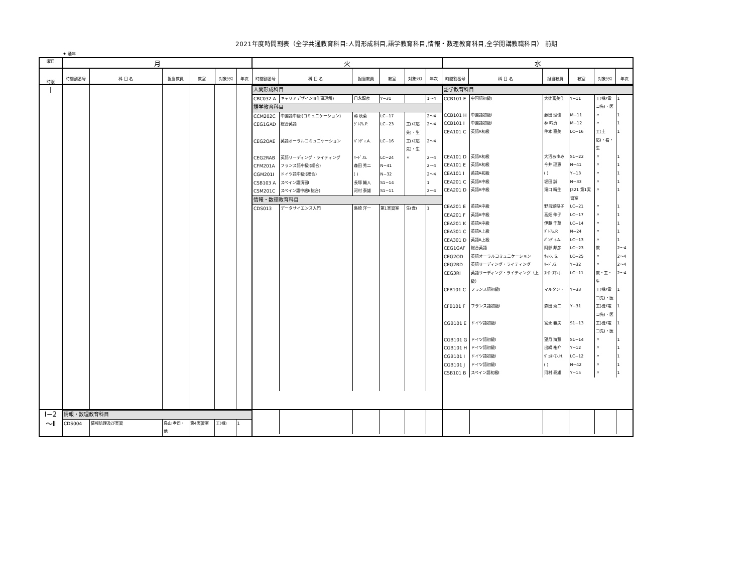2021年度時間割表（全学共通教育科目:人間形成科目,語学教育科目,情報・数理教育科目,全学開講教職科目） 前期
★:通年
| 曜日 | 月 | 火 | 水 |
| 時限 | / 時間割番号 / 科 目 名 / 担当教員 / 教室 / 対象ｸﾗｽ / 年次 / 時間割番号 / 科 目 名 / 担当教員 / 教室 / 対象ｸﾗｽ / 年次 / 時間割番号 / 科 目 名 / 担当教員 / 教室 / 対象ｸﾗｽ / 年次 / / --- / --- / --- / --- / --- / --- / --- / --- / --- / --- / --- / --- / --- / --- / --- / --- / --- / --- / | | |
| Ⅰ | | / 人間形成科目 / / / / / / / CBC032 A / キャリアデザインII(仕事理解) / 日永龍彦 / Y−31 / / 1〜4 / / 語学教育科目 / / / / / / / CCM202C / 中国語中級I(コミュニケーション) / 蒋 秋菊 / LC−17 / / 2〜4 / / CEG1GAD / 総合英語 / ｸﾞﾚｱﾑ.P. / LC−23 / 工(ﾒｴ応先)・生 / 2〜4 / / CEG2OAE / 英語オーラルコミュニケーション / ﾊﾟﾝﾃﾞｨ.A. / LC−16 / 工(ﾒｴ応先)・生 / 2〜4 / / CEG2RAB / 英語リーディング・ライティング / ﾘｰﾄﾞ.G. / LC−24 / 〃 / 2〜4 / / CFM201A / フランス語中級I(総合) / 森田 秀二 / N−41 / / 2〜4 / / CGM201I / ドイツ語中級I(総合) / ( ) / N−32 / / 2〜4 / / CSB103 A / スペイン語演習I / 長塚 織人 / S1−14 / / 1 / / CSM201C / スペイン語中級I(総合) / 河村 泰雄 / S1−11 / / 2〜4 / / 情報・数理教育科目 / / / / / / / CDS013 / データサイエンス入門 / 島崎 洋一 / 第1実習室 / 生(食) / 1 / | / 語学教育科目 / / / / / / / CCB101 E / 中国語初級I / 大辻富美佳 / Y−11 / 工(機ﾒ電コ先)・医 / 1 / / CCB101 H / 中国語初級I / 藤田 理佳 / M−11 / 〃 / 1 / / CCB101 I / 中国語初級I / 林 吟貞 / M−12 / 〃 / 1 / / CEA101 C / 英語A初級 / 仲本 直美 / LC−16 / 工(土応)・看・生 / 1 / / CEA101 D / 英語A初級 / 大沼あゆみ / S1−22 / 〃 / 1 / / CEA101 E / 英語A初級 / 今井 理恵 / N−41 / 〃 / 1 / / CEA101 I / 英語A初級 / ( ) / Y−13 / 〃 / 1 / / CEA201 C / 英語A中級 / 堀田 誠 / N−33 / 〃 / 1 / / CEA201 D / 英語A中級 / 滝口 晴生 / J321 第1実習室 / 〃 / 1 / / CEA201 E / 英語A中級 / 野呂瀬稲子 / LC−21 / 〃 / 1 / / CEA201 F / 英語A中級 / 高畑 伸子 / LC−17 / 〃 / 1 / / CEA201 K / 英語A中級 / 伊藤 千草 / LC−14 / 〃 / 1 / / CEA301 C / 英語A上級 / ｸﾞﾚｱﾑ.P. / N−24 / 〃 / 1 / / CEA301 D / 英語A上級 / ﾊﾟﾝﾃﾞｨ.A. / LC−13 / 〃 / 1 / / CEG1GAF / 総合英語 / 阿部 邦彦 / LC−23 / 教 / 2〜4 / / CEG2OD / 英語オーラルコミュニケーション / ｻｯﾄﾝ. S. / LC−25 / 〃 / 2〜4 / / CEG2RD / 英語リーディング・ライティング / ﾘｰﾄﾞ.G. / Y−32 / 〃 / 2〜4 / / CEG3RI / 英語リーディング・ライティング（上級） / ｽﾄﾛｰｽﾏﾝ.J. / LC−11 / 教・工・生 / 2〜4 / / CFB101 C / フランス語初級I / マルタン・ / Y−33 / 工(機ﾒ電コ先)・医 / 1 / / CFB101 F / フランス語初級I / 森田 秀二 / Y−31 / 工(機ﾒ電コ先)・医 / 1 / / CGB101 E / ドイツ語初級I / 宮永 義夫 / S1−13 / 工(機ﾒ電コ先)・医 / 1 / / CGB101 G / ドイツ語初級I / 望月 海慧 / S1−14 / 〃 / 1 / / CGB101 H / ドイツ語初級I / 出縄 祐介 / Y−12 / 〃 / 1 / / CGB101 I / ドイツ語初級I / ｳﾞｪﾙﾄﾏﾝ.H. / LC−12 / 〃 / 1 / / CGB101 J / ドイツ語初級I / ( ) / N−42 / 〃 / 1 / / CSB101 B / スペイン語初級I / 河村 泰雄 / Y−15 / 〃 / 1 / |
| Ⅰ−2 〜Ⅱ | / 情報・数理教育科目 / / / / / / / CDS004 / 情報処理及び実習 / 鳥山 孝司・他 / 第4実習室 / 工(機) / 1 / | | |